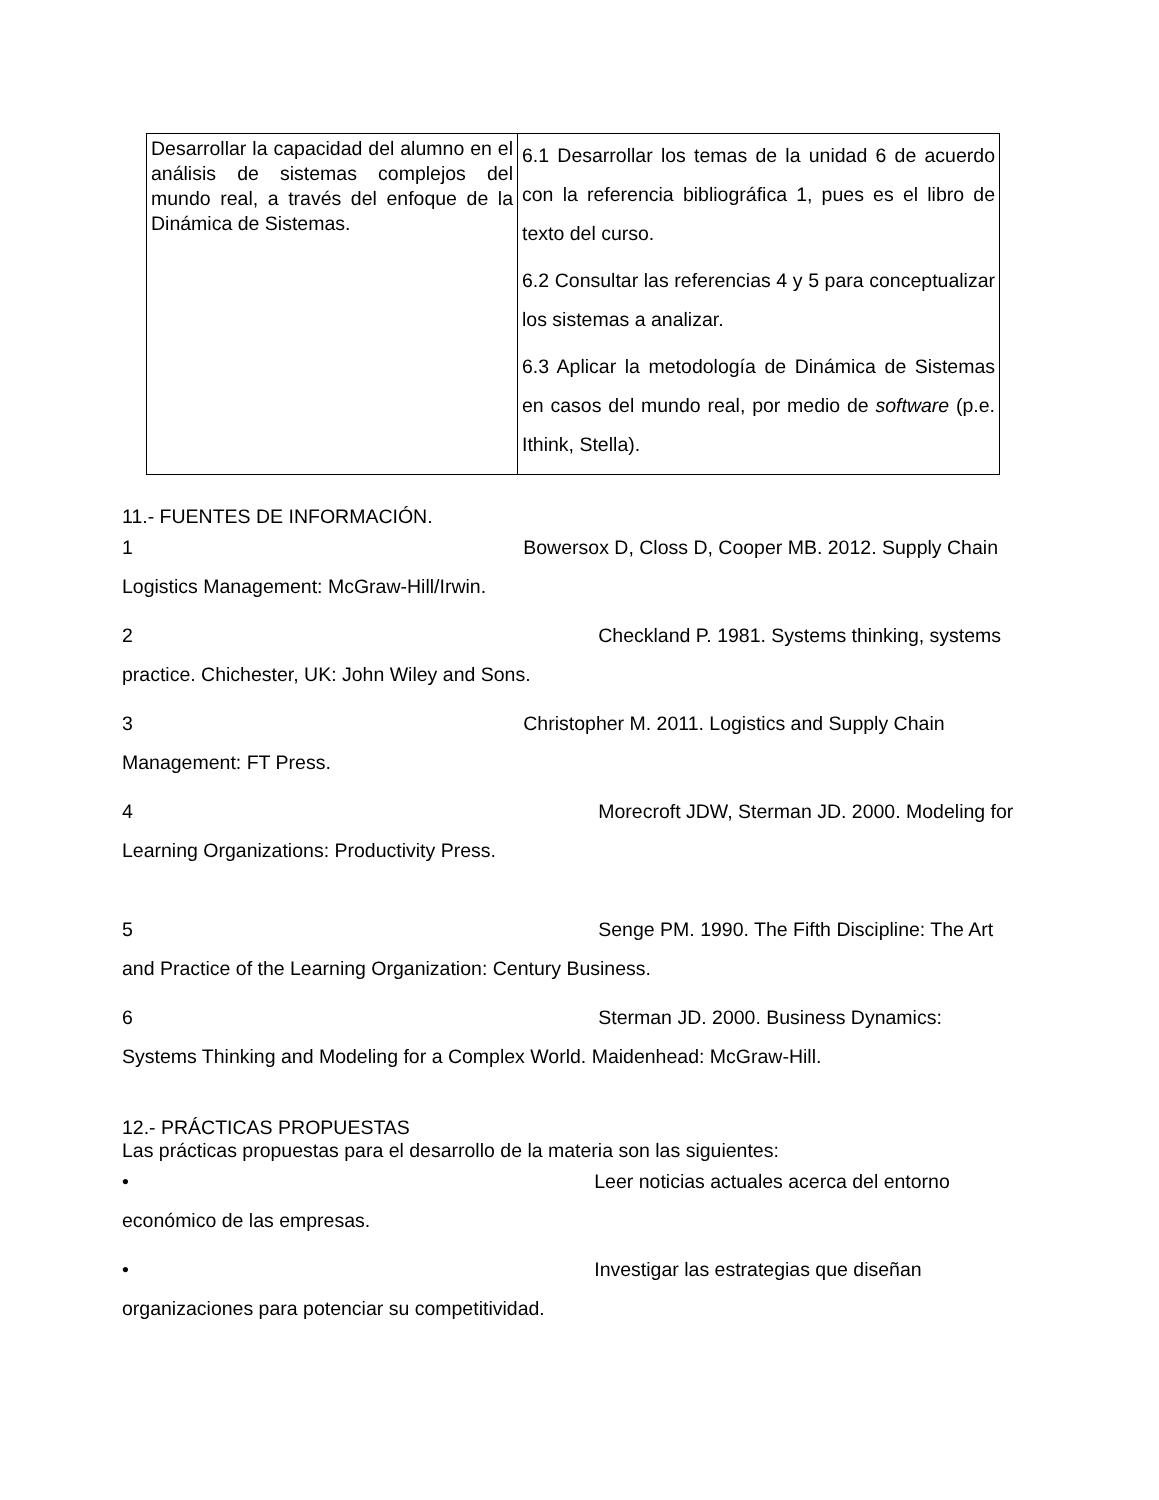| Desarrollar la capacidad del alumno en el análisis de sistemas complejos del mundo real, a través del enfoque de la Dinámica de Sistemas. | 6.1 Desarrollar los temas de la unidad 6 de acuerdo con la referencia bibliográfica 1, pues es el libro de texto del curso. 6.2 Consultar las referencias 4 y 5 para conceptualizar los sistemas a analizar. 6.3 Aplicar la metodología de Dinámica de Sistemas en casos del mundo real, por medio de software (p.e. Ithink, Stella). |
11.- FUENTES DE INFORMACIÓN.
1 Bowersox D, Closs D, Cooper MB. 2012. Supply Chain Logistics Management: McGraw-Hill/Irwin.
2 Checkland P. 1981. Systems thinking, systems practice. Chichester, UK: John Wiley and Sons.
3 Christopher M. 2011. Logistics and Supply Chain Management: FT Press.
4 Morecroft JDW, Sterman JD. 2000. Modeling for Learning Organizations: Productivity Press.
5 Senge PM. 1990. The Fifth Discipline: The Art and Practice of the Learning Organization: Century Business.
6 Sterman JD. 2000. Business Dynamics: Systems Thinking and Modeling for a Complex World. Maidenhead: McGraw-Hill.
12.- PRÁCTICAS PROPUESTAS
Las prácticas propuestas para el desarrollo de la materia son las siguientes:
• Leer noticias actuales acerca del entorno económico de las empresas.
• Investigar las estrategias que diseñan organizaciones para potenciar su competitividad.